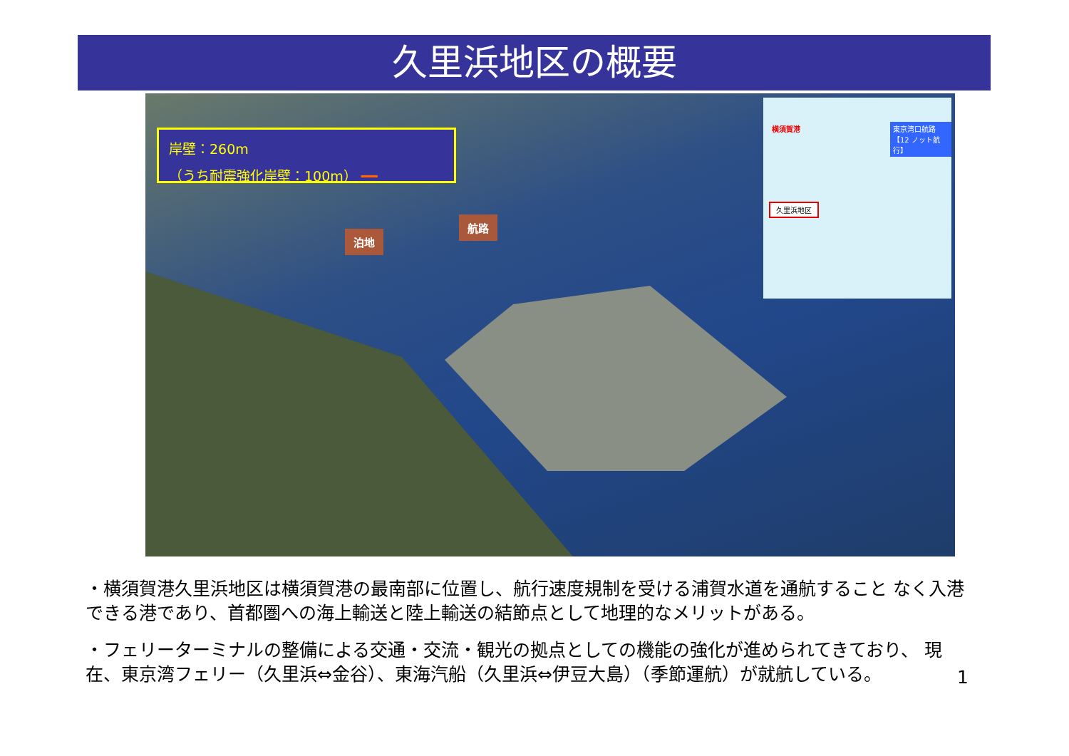久里浜地区の概要
岸壁：260m
（うち耐震強化岸壁：100m） ━━
泊地
航路
横須賀港
東京湾口航路
【12 ノット航行】
久里浜地区
・横須賀港久里浜地区は横須賀港の最南部に位置し、航行速度規制を受ける浦賀水道を通航すること なく入港できる港であり、首都圏への海上輸送と陸上輸送の結節点として地理的なメリットがある。
・フェリーターミナルの整備による交通・交流・観光の拠点としての機能の強化が進められてきており、 現在、東京湾フェリー（久里浜⇔金谷）、東海汽船（久里浜⇔伊豆大島）（季節運航）が就航している。
1